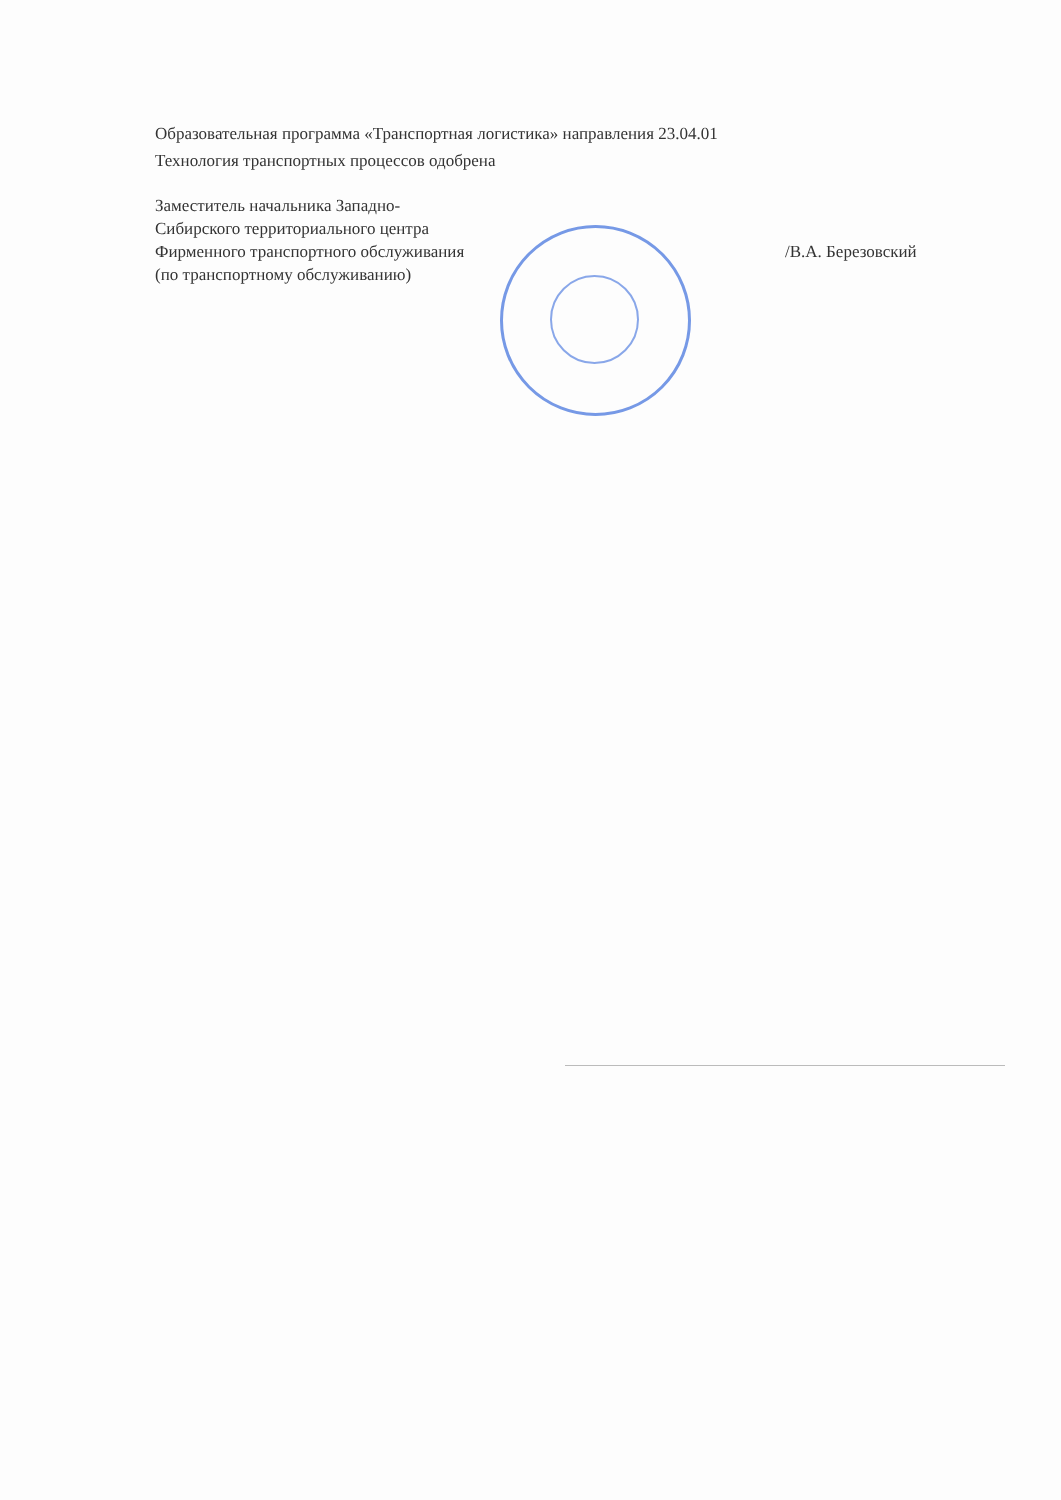Образовательная программа «Транспортная логистика» направления 23.04.01
Технология транспортных процессов одобрена
Заместитель начальника Западно-
Сибирского территориального центра
Фирменного транспортного обслуживания
(по транспортному обслуживанию)
/В.А. Березовский